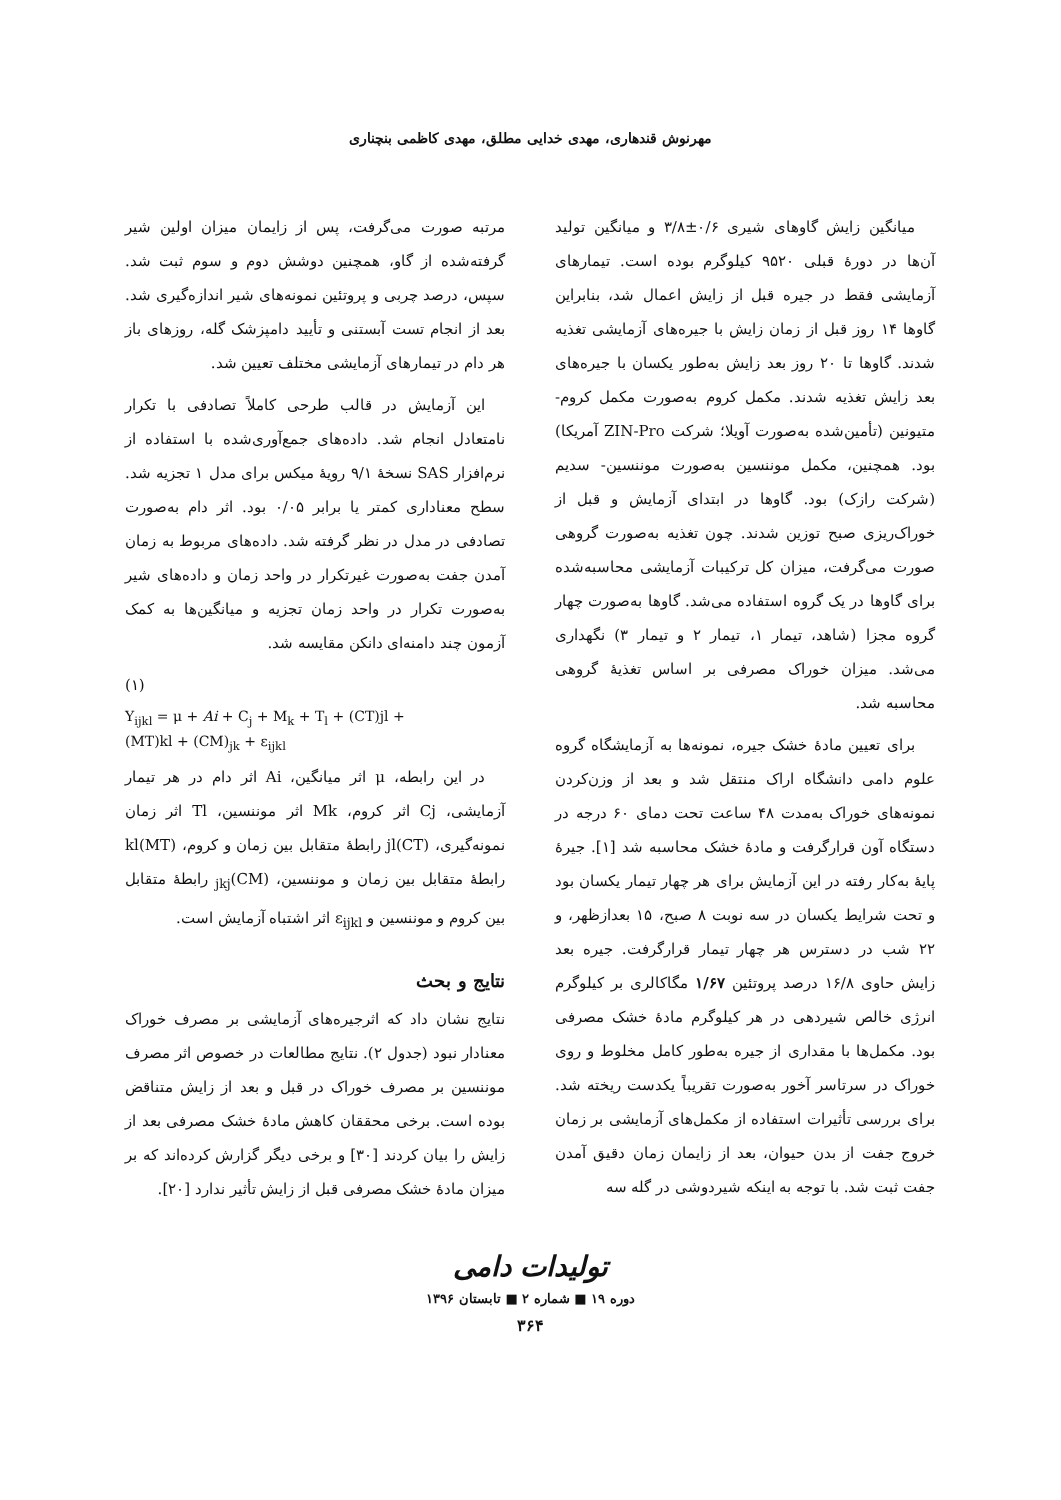مهرنوش قندهاری، مهدی خدایی مطلق، مهدی کاظمی بنچناری
میانگین زایش گاوهای شیری ۰/۶±۳/۸ و میانگین تولید آن‌ها در دورهٔ قبلی ۹۵۲۰ کیلوگرم بوده است. تیمارهای آزمایشی فقط در جیره قبل از زایش اعمال شد، بنابراین گاوها ۱۴ روز قبل از زمان زایش با جیره‌های آزمایشی تغذیه شدند. گاوها تا ۲۰ روز بعد زایش به‌طور یکسان با جیره‌های بعد زایش تغذیه شدند. مکمل کروم به‌صورت مکمل کروم- متیونین (تأمین‌شده به‌صورت آویلا؛ شرکت ZIN-Pro آمریکا) بود. همچنین، مکمل موننسین به‌صورت موننسین- سدیم (شرکت رازک) بود. گاوها در ابتدای آزمایش و قبل از خوراک‌ریزی صبح توزین شدند. چون تغذیه به‌صورت گروهی صورت می‌گرفت، میزان کل ترکیبات آزمایشی محاسبه‌شده برای گاوها در یک گروه استفاده می‌شد. گاوها به‌صورت چهار گروه مجزا (شاهد، تیمار ۱، تیمار ۲ و تیمار ۳) نگهداری می‌شد. میزان خوراک مصرفی بر اساس تغذیهٔ گروهی محاسبه شد.
برای تعیین مادهٔ خشک جیره، نمونه‌ها به آزمایشگاه گروه علوم دامی دانشگاه اراک منتقل شد و بعد از وزن‌کردن نمونه‌های خوراک به‌مدت ۴۸ ساعت تحت دمای ۶۰ درجه در دستگاه آون قرارگرفت و مادهٔ خشک محاسبه شد [۱]. جیرهٔ پایهٔ به‌کار رفته در این آزمایش برای هر چهار تیمار یکسان بود و تحت شرایط یکسان در سه نوبت ۸ صبح، ۱۵ بعدازظهر، و ۲۲ شب در دسترس هر چهار تیمار قرارگرفت. جیره بعد زایش حاوی ۱۶/۸ درصد پروتئین ۱/۶۷ مگاکالری بر کیلوگرم انرژی خالص شیردهی در هر کیلوگرم مادهٔ خشک مصرفی بود. مکمل‌ها با مقداری از جیره به‌طور کامل مخلوط و روی خوراک در سرتاسر آخور به‌صورت تقریباً یکدست ریخته شد. برای بررسی تأثیرات استفاده از مکمل‌های آزمایشی بر زمان خروج جفت از بدن حیوان، بعد از زایمان زمان دقیق آمدن جفت ثبت شد. با توجه به اینکه شیردوشی در گله سه
مرتبه صورت می‌گرفت، پس از زایمان میزان اولین شیر گرفته‌شده از گاو، همچنین دوشش دوم و سوم ثبت شد. سپس، درصد چربی و پروتئین نمونه‌های شیر اندازه‌گیری شد. بعد از انجام تست آبستنی و تأیید دامپزشک گله، روزهای باز هر دام در تیمارهای آزمایشی مختلف تعیین شد.
این آزمایش در قالب طرحی کاملاً تصادفی با تکرار نامتعادل انجام شد. داده‌های جمع‌آوری‌شده با استفاده از نرم‌افزار SAS نسخهٔ ۹/۱ رویهٔ میکس برای مدل ۱ تجزیه شد. سطح معناداری کمتر یا برابر ۰/۰۵ بود. اثر دام به‌صورت تصادفی در مدل در نظر گرفته شد. داده‌های مربوط به زمان آمدن جفت به‌صورت غیرتکرار در واحد زمان و داده‌های شیر به‌صورت تکرار در واحد زمان تجزیه و میانگین‌ها به کمک آزمون چند دامنه‌ای دانکن مقایسه شد.
(۱)
Y<sub>ijkl</sub> = μ + Ai + C<sub>j</sub> + M<sub>k</sub> + T<sub>l</sub> + (CT)jl +
(MT)kl + (CM)<sub>jk</sub> + ε<sub>ijkl</sub>
در این رابطه، μ اثر میانگین، Ai اثر دام در هر تیمار آزمایشی، Cj اثر کروم، Mk اثر موننسین، Tl اثر زمان نمونه‌گیری، (CT)jl رابطهٔ متقابل بین زمان و کروم، (MT)kl رابطهٔ متقابل بین زمان و موننسین، (CM)<sub>jkj</sub> رابطهٔ متقابل بین کروم و موننسین و ε<sub>ijkl</sub> اثر اشتباه آزمایش است.
نتایج و بحث
نتایج نشان داد که اثرجیره‌های آزمایشی بر مصرف خوراک معنادار نبود (جدول ۲). نتایج مطالعات در خصوص اثر مصرف موننسین بر مصرف خوراک در قبل و بعد از زایش متناقض بوده است. برخی محققان کاهش مادهٔ خشک مصرفی بعد از زایش را بیان کردند [۳۰] و برخی دیگر گزارش کرده‌اند که بر میزان مادهٔ خشک مصرفی قبل از زایش تأثیر ندارد [۲۰].
تولیدات دامی
دوره ۱۹ ■ شماره ۲ ■ تابستان ۱۳۹۶
۳۶۴